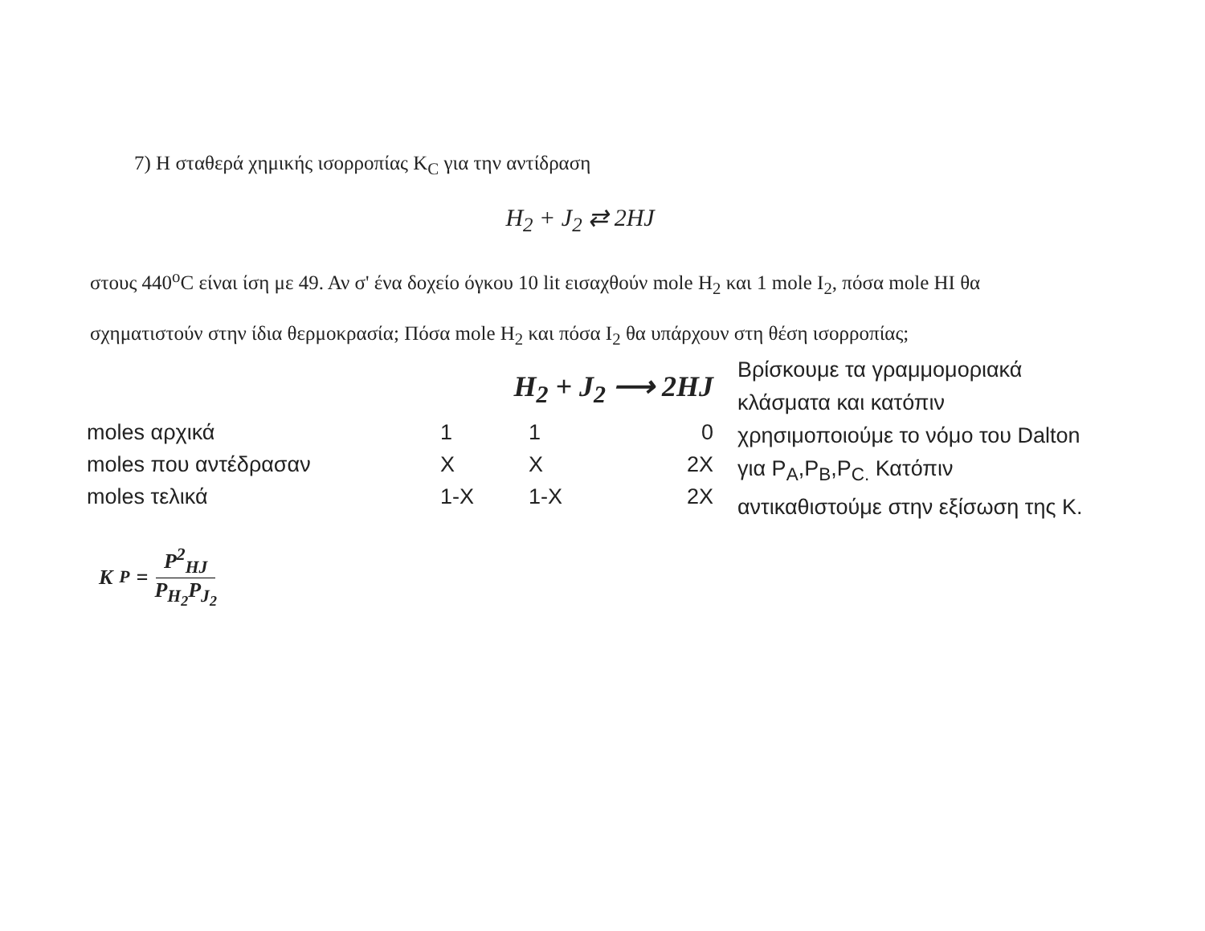7) Η σταθερά χημικής ισορροπίας K<sub>C</sub> για την αντίδραση
H<sub>2</sub> + J<sub>2</sub> ⇄ 2HJ
στους 440<sup>o</sup>C είναι ίση με 49. Αν σ' ένα δοχείο όγκου 10 lit εισαχθούν mole H<sub>2</sub> και 1 mole I<sub>2</sub>, πόσα mole HI θα σχηματιστούν στην ίδια θερμοκρασία; Πόσα mole H<sub>2</sub> και πόσα I<sub>2</sub> θα υπάρχουν στη θέση ισορροπίας;
H<sub>2</sub> + J<sub>2</sub> ⟶ 2HJ
| moles αρχικά | 1 | 1 | 0 |
| moles που αντέδρασαν | X | X | 2X |
| moles τελικά | 1-X | 1-X | 2X |
K<sub>P</sub> = P<sup>2</sup><sub>HJ</sub> P<sub>H<sub>2</sub></sub>P<sub>J<sub>2</sub></sub>
Βρίσκουμε τα γραμμομοριακά κλάσματα και κατόπιν χρησιμοποιούμε το νόμο του Dalton για P<sub>A</sub>,P<sub>B</sub>,P<sub>C.</sub> Κατόπιν αντικαθιστούμε στην εξίσωση της K.